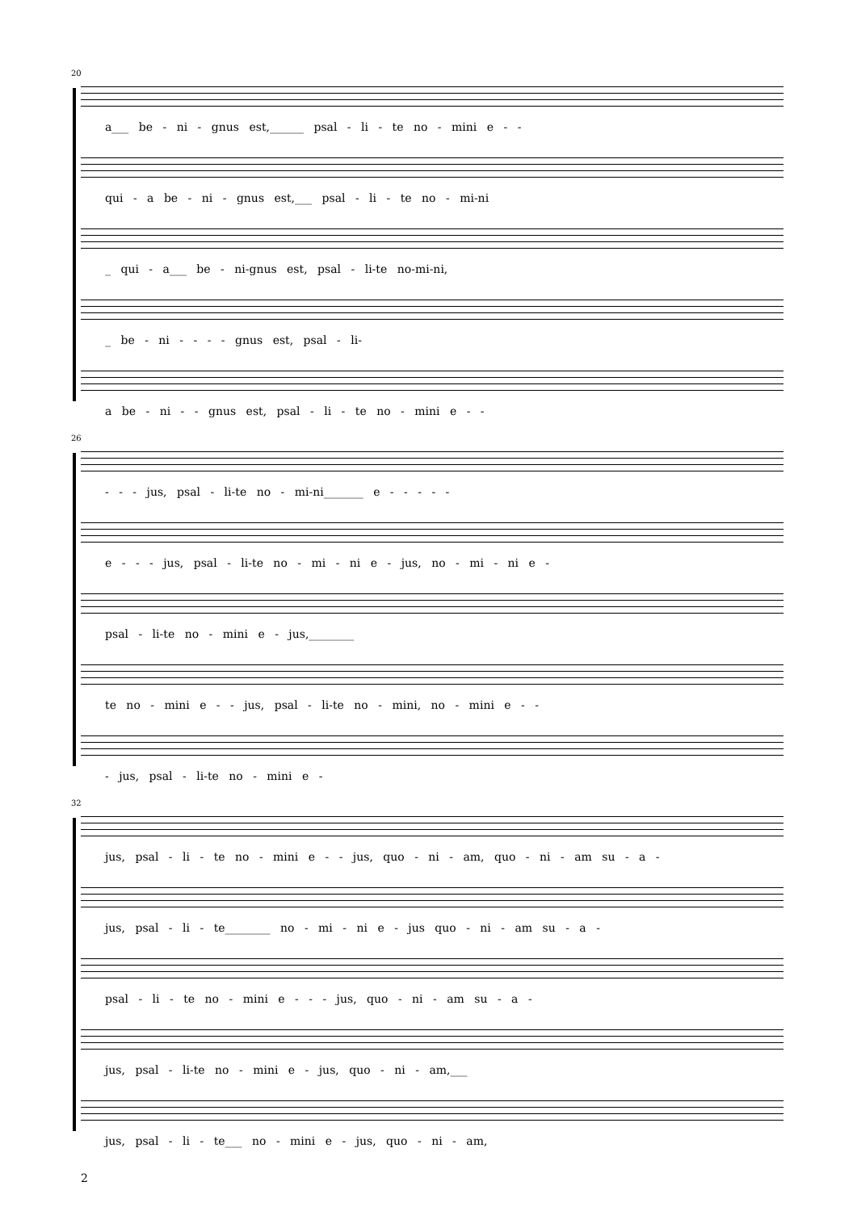20
a___ be - ni - gnus est,______ psal - li - te no - mini e - -
qui - a be - ni - gnus est,___ psal - li - te no - mi-ni
_ qui - a___ be - ni-gnus est, psal - li-te no-mi-ni,
_ be - ni - - - - gnus est, psal - li-
a be - ni - - gnus est, psal - li - te no - mini e - -
26
- - - jus, psal - li-te no - mi-ni_______ e - - - - -
e - - - jus, psal - li-te no - mi - ni e - jus, no - mi - ni e -
psal - li-te no - mini e - jus,________
te no - mini e - - jus, psal - li-te no - mini, no - mini e - -
- jus, psal - li-te no - mini e -
32
jus, psal - li - te no - mini e - - jus, quo - ni - am, quo - ni - am su - a -
jus, psal - li - te________ no - mi - ni e - jus quo - ni - am su - a -
psal - li - te no - mini e - - - jus, quo - ni - am su - a -
jus, psal - li-te no - mini e - jus, quo - ni - am,___
jus, psal - li - te___ no - mini e - jus, quo - ni - am,
2